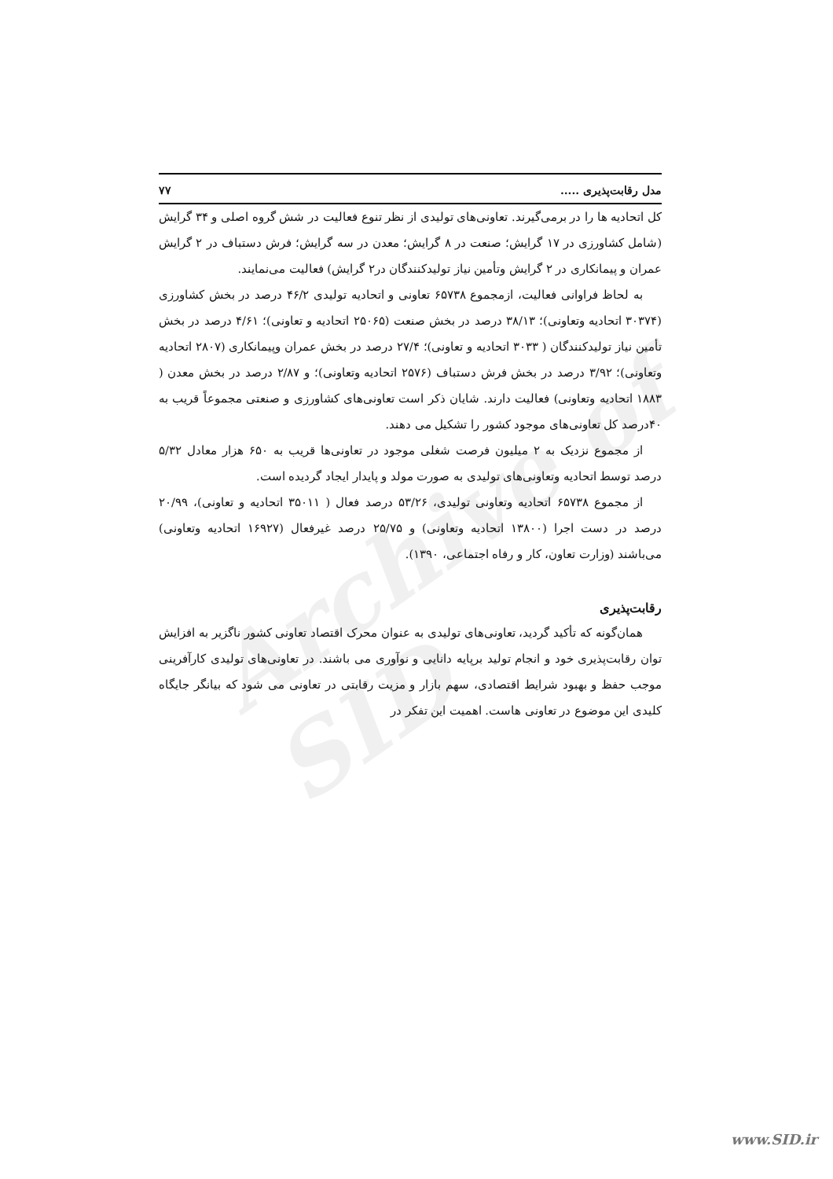Archive of SID
مدل رقابت‌پذیری ..... ۷۷
کل اتحادیه ها را در برمی‌گیرند. تعاونی‌های تولیدی از نظر تنوع فعالیت در شش گروه اصلی و ۳۴ گرایش (شامل کشاورزی در ۱۷ گرایش؛ صنعت در ۸ گرایش؛ معدن در سه گرایش؛ فرش دستباف در ۲ گرایش عمران و پیمانکاری در ۲ گرایش وتأمین نیاز تولیدکنندگان در۲ گرایش) فعالیت می‌نمایند.
به لحاظ فراوانی فعالیت، ازمجموع ۶۵۷۳۸ تعاونی و اتحادیه تولیدی ۴۶/۲ درصد در بخش کشاورزی (۳۰۳۷۴ اتحادیه وتعاونی)؛ ۳۸/۱۳ درصد در بخش صنعت (۲۵۰۶۵ اتحادیه و تعاونی)؛ ۴/۶۱ درصد در بخش تأمین نیاز تولیدکنندگان ( ۳۰۳۳ اتحادیه و تعاونی)؛ ۲۷/۴ درصد در بخش عمران وپیمانکاری (۲۸۰۷ اتحادیه وتعاونی)؛ ۳/۹۲ درصد در بخش فرش دستباف (۲۵۷۶ اتحادیه وتعاونی)؛ و ۲/۸۷ درصد در بخش معدن ( ۱۸۸۳ اتحادیه وتعاونی) فعالیت دارند. شایان ذکر است تعاونی‌های کشاورزی و صنعتی مجموعاً قریب به ۴۰درصد کل تعاونی‌های موجود کشور را تشکیل می دهند.
از مجموع نزدیک به ۲ میلیون فرصت شغلی موجود در تعاونی‌ها قریب به ۶۵۰ هزار معادل ۵/۳۲ درصد توسط اتحادیه وتعاونی‌های تولیدی به صورت مولد و پایدار ایجاد گردیده است.
از مجموع ۶۵۷۳۸ اتحادیه وتعاونی تولیدی، ۵۳/۲۶ درصد فعال ( ۳۵۰۱۱ اتحادیه و تعاونی)، ۲۰/۹۹ درصد در دست اجرا (۱۳۸۰۰ اتحادیه وتعاونی) و ۲۵/۷۵ درصد غیرفعال (۱۶۹۲۷ اتحادیه وتعاونی) می‌باشند (وزارت تعاون، کار و رفاه اجتماعی، ۱۳۹۰).
رقابت‌پذیری
همان‌گونه که تأکید گردید، تعاونی‌های تولیدی به عنوان محرک اقتصاد تعاونی کشور ناگزیر به افزایش توان رقابت‌پذیری خود و انجام تولید برپایه دانایی و نوآوری می باشند. در تعاونی‌های تولیدی کارآفرینی موجب حفظ و بهبود شرایط اقتصادی، سهم بازار و مزیت رقابتی در تعاونی می شود که بیانگر جایگاه کلیدی این موضوع در تعاونی هاست. اهمیت این تفکر در
www.SID.ir